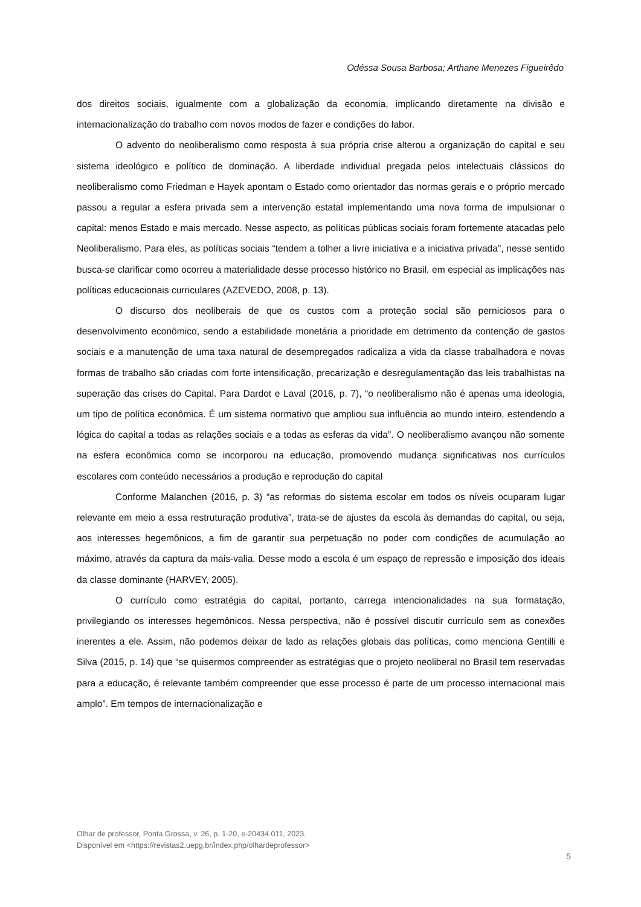Odéssa Sousa Barbosa; Arthane Menezes Figueirêdo
dos direitos sociais, igualmente com a globalização da economia, implicando diretamente na divisão e internacionalização do trabalho com novos modos de fazer e condições do labor.
O advento do neoliberalismo como resposta à sua própria crise alterou a organização do capital e seu sistema ideológico e político de dominação. A liberdade individual pregada pelos intelectuais clássicos do neoliberalismo como Friedman e Hayek apontam o Estado como orientador das normas gerais e o próprio mercado passou a regular a esfera privada sem a intervenção estatal implementando uma nova forma de impulsionar o capital: menos Estado e mais mercado. Nesse aspecto, as políticas públicas sociais foram fortemente atacadas pelo Neoliberalismo. Para eles, as políticas sociais “tendem a tolher a livre iniciativa e a iniciativa privada”, nesse sentido busca-se clarificar como ocorreu a materialidade desse processo histórico no Brasil, em especial as implicações nas políticas educacionais curriculares (AZEVEDO, 2008, p. 13).
O discurso dos neoliberais de que os custos com a proteção social são perniciosos para o desenvolvimento econômico, sendo a estabilidade monetária a prioridade em detrimento da contenção de gastos sociais e a manutenção de uma taxa natural de desempregados radicaliza a vida da classe trabalhadora e novas formas de trabalho são criadas com forte intensificação, precarização e desregulamentação das leis trabalhistas na superação das crises do Capital. Para Dardot e Laval (2016, p. 7), “o neoliberalismo não é apenas uma ideologia, um tipo de política econômica. É um sistema normativo que ampliou sua influência ao mundo inteiro, estendendo a lógica do capital a todas as relações sociais e a todas as esferas da vida”. O neoliberalismo avançou não somente na esfera econômica como se incorporou na educação, promovendo mudança significativas nos currículos escolares com conteúdo necessários a produção e reprodução do capital
Conforme Malanchen (2016, p. 3) “as reformas do sistema escolar em todos os níveis ocuparam lugar relevante em meio a essa restruturação produtiva”, trata-se de ajustes da escola às demandas do capital, ou seja, aos interesses hegemônicos, a fim de garantir sua perpetuação no poder com condições de acumulação ao máximo, através da captura da mais-valia. Desse modo a escola é um espaço de repressão e imposição dos ideais da classe dominante (HARVEY, 2005).
O currículo como estratégia do capital, portanto, carrega intencionalidades na sua formatação, privilegiando os interesses hegemônicos. Nessa perspectiva, não é possível discutir currículo sem as conexões inerentes a ele. Assim, não podemos deixar de lado as relações globais das políticas, como menciona Gentilli e Silva (2015, p. 14) que “se quisermos compreender as estratégias que o projeto neoliberal no Brasil tem reservadas para a educação, é relevante também compreender que esse processo é parte de um processo internacional mais amplo”. Em tempos de internacionalização e
Olhar de professor, Ponta Grossa, v. 26, p. 1-20, e-20434.011, 2023.
Disponível em <https://revistas2.uepg.br/index.php/olhardeprofessor>
5